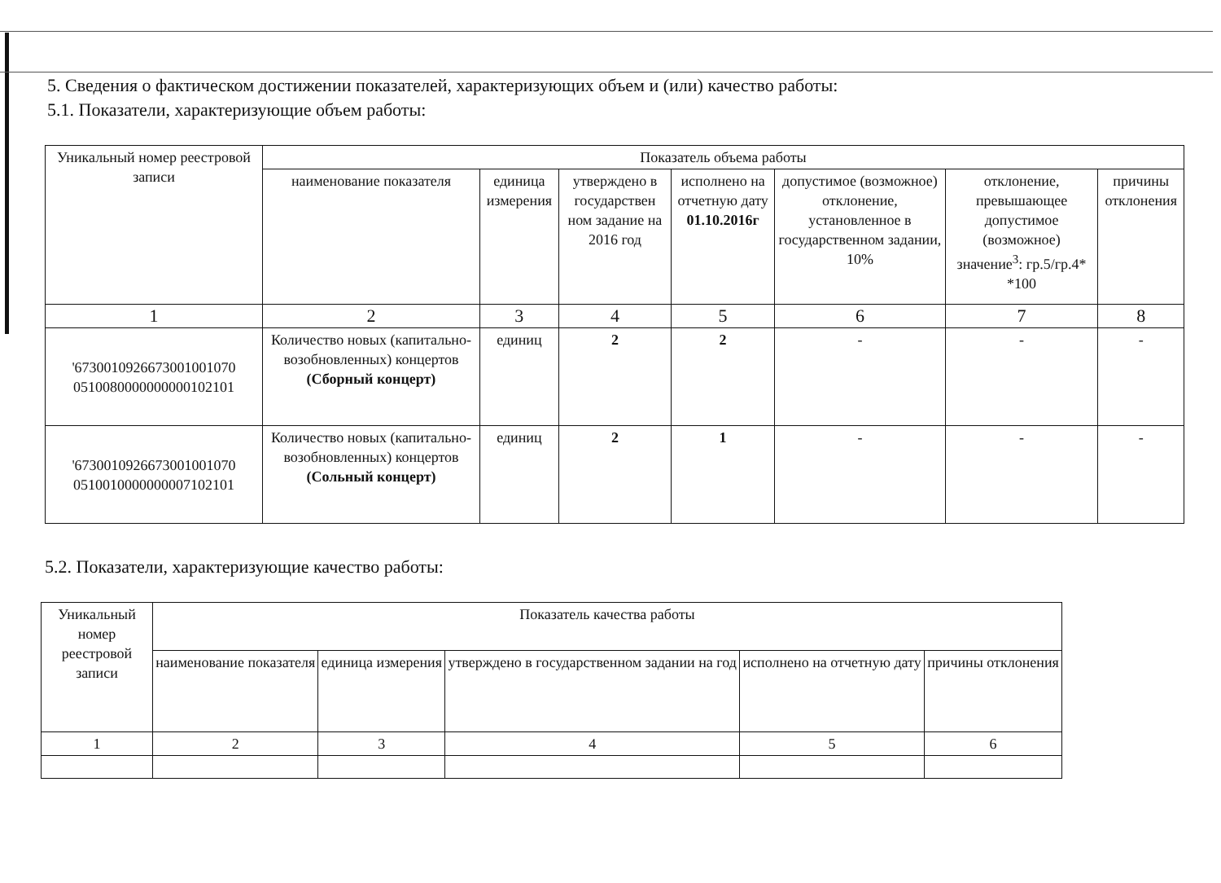5. Сведения о фактическом достижении показателей, характеризующих объем и (или) качество работы:
5.1. Показатели, характеризующие объем работы:
| Уникальный номер реестровой записи | Показатель объема работы | | | | | | |
| --- | --- | --- | --- | --- | --- | --- | --- |
| | наименование показателя | единица измерения | утверждено в государствен ном задание на 2016 год | исполнено на отчетную дату 01.10.2016г | допустимое (возможное) отклонение, установленное в государственном задании, 10% | отклонение, превышающее допустимое (возможное) значение<sup>3</sup>: гр.5/гр.4* *100 | причины отклонения |
| 1 | 2 | 3 | 4 | 5 | 6 | 7 | 8 |
| '6730010926673001001070 0510080000000000102101 | Количество новых (капитально-возобновленных) концертов (Сборный концерт) | единиц | 2 | 2 | - | - | - |
| '6730010926673001001070 0510010000000007102101 | Количество новых (капитально-возобновленных) концертов (Сольный концерт) | единиц | 2 | 1 | - | - | - |
5.2. Показатели, характеризующие качество работы:
| Уникальный номер реестровой записи | Показатель качества работы | | | | |
| --- | --- | --- | --- | --- | --- |
| | наименование показателя | единица измерения | утверждено в государственном задании на год | исполнено на отчетную дату | причины отклонения |
| 1 | 2 | 3 | 4 | 5 | 6 |